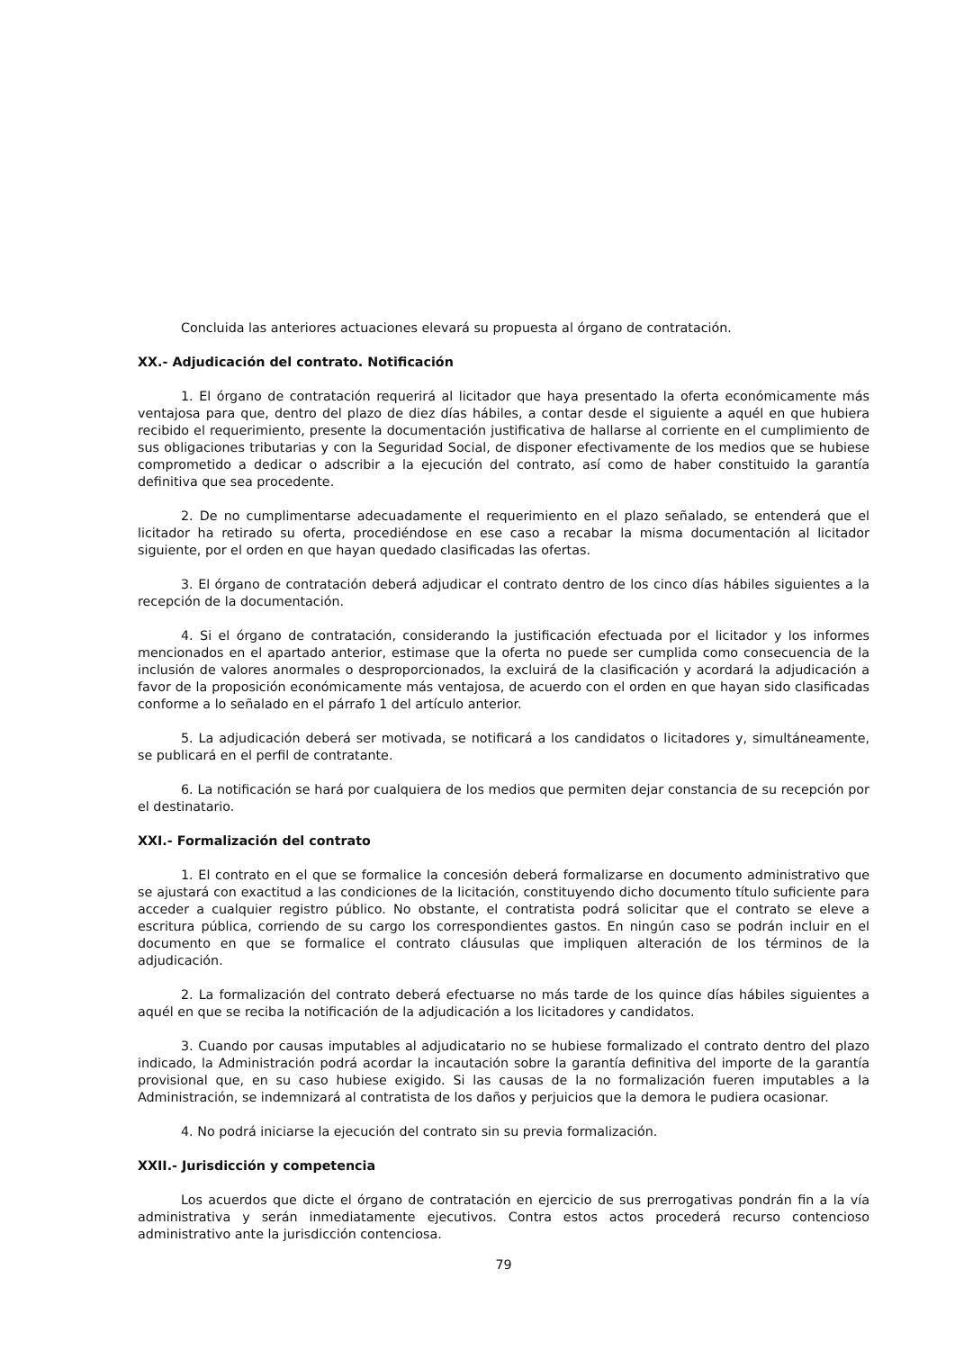Concluida las anteriores actuaciones elevará su propuesta al órgano de contratación.
XX.- Adjudicación del contrato. Notificación
1. El órgano de contratación requerirá al licitador que haya presentado la oferta económicamente más ventajosa para que, dentro del plazo de diez días hábiles, a contar desde el siguiente a aquél en que hubiera recibido el requerimiento, presente la documentación justificativa de hallarse al corriente en el cumplimiento de sus obligaciones tributarias y con la Seguridad Social, de disponer efectivamente de los medios que se hubiese comprometido a dedicar o adscribir a la ejecución del contrato, así como de haber constituido la garantía definitiva que sea procedente.
2. De no cumplimentarse adecuadamente el requerimiento en el plazo señalado, se entenderá que el licitador ha retirado su oferta, procediéndose en ese caso a recabar la misma documentación al licitador siguiente, por el orden en que hayan quedado clasificadas las ofertas.
3. El órgano de contratación deberá adjudicar el contrato dentro de los cinco días hábiles siguientes a la recepción de la documentación.
4. Si el órgano de contratación, considerando la justificación efectuada por el licitador y los informes mencionados en el apartado anterior, estimase que la oferta no puede ser cumplida como consecuencia de la inclusión de valores anormales o desproporcionados, la excluirá de la clasificación y acordará la adjudicación a favor de la proposición económicamente más ventajosa, de acuerdo con el orden en que hayan sido clasificadas conforme a lo señalado en el párrafo 1 del artículo anterior.
5. La adjudicación deberá ser motivada, se notificará a los candidatos o licitadores y, simultáneamente, se publicará en el perfil de contratante.
6. La notificación se hará por cualquiera de los medios que permiten dejar constancia de su recepción por el destinatario.
XXI.- Formalización del contrato
1. El contrato en el que se formalice la concesión deberá formalizarse en documento administrativo que se ajustará con exactitud a las condiciones de la licitación, constituyendo dicho documento título suficiente para acceder a cualquier registro público. No obstante, el contratista podrá solicitar que el contrato se eleve a escritura pública, corriendo de su cargo los correspondientes gastos. En ningún caso se podrán incluir en el documento en que se formalice el contrato cláusulas que impliquen alteración de los términos de la adjudicación.
2. La formalización del contrato deberá efectuarse no más tarde de los quince días hábiles siguientes a aquél en que se reciba la notificación de la adjudicación a los licitadores y candidatos.
3. Cuando por causas imputables al adjudicatario no se hubiese formalizado el contrato dentro del plazo indicado, la Administración podrá acordar la incautación sobre la garantía definitiva del importe de la garantía provisional que, en su caso hubiese exigido. Si las causas de la no formalización fueren imputables a la Administración, se indemnizará al contratista de los daños y perjuicios que la demora le pudiera ocasionar.
4. No podrá iniciarse la ejecución del contrato sin su previa formalización.
XXII.- Jurisdicción y competencia
Los acuerdos que dicte el órgano de contratación en ejercicio de sus prerrogativas pondrán fin a la vía administrativa y serán inmediatamente ejecutivos. Contra estos actos procederá recurso contencioso administrativo ante la jurisdicción contenciosa.
79